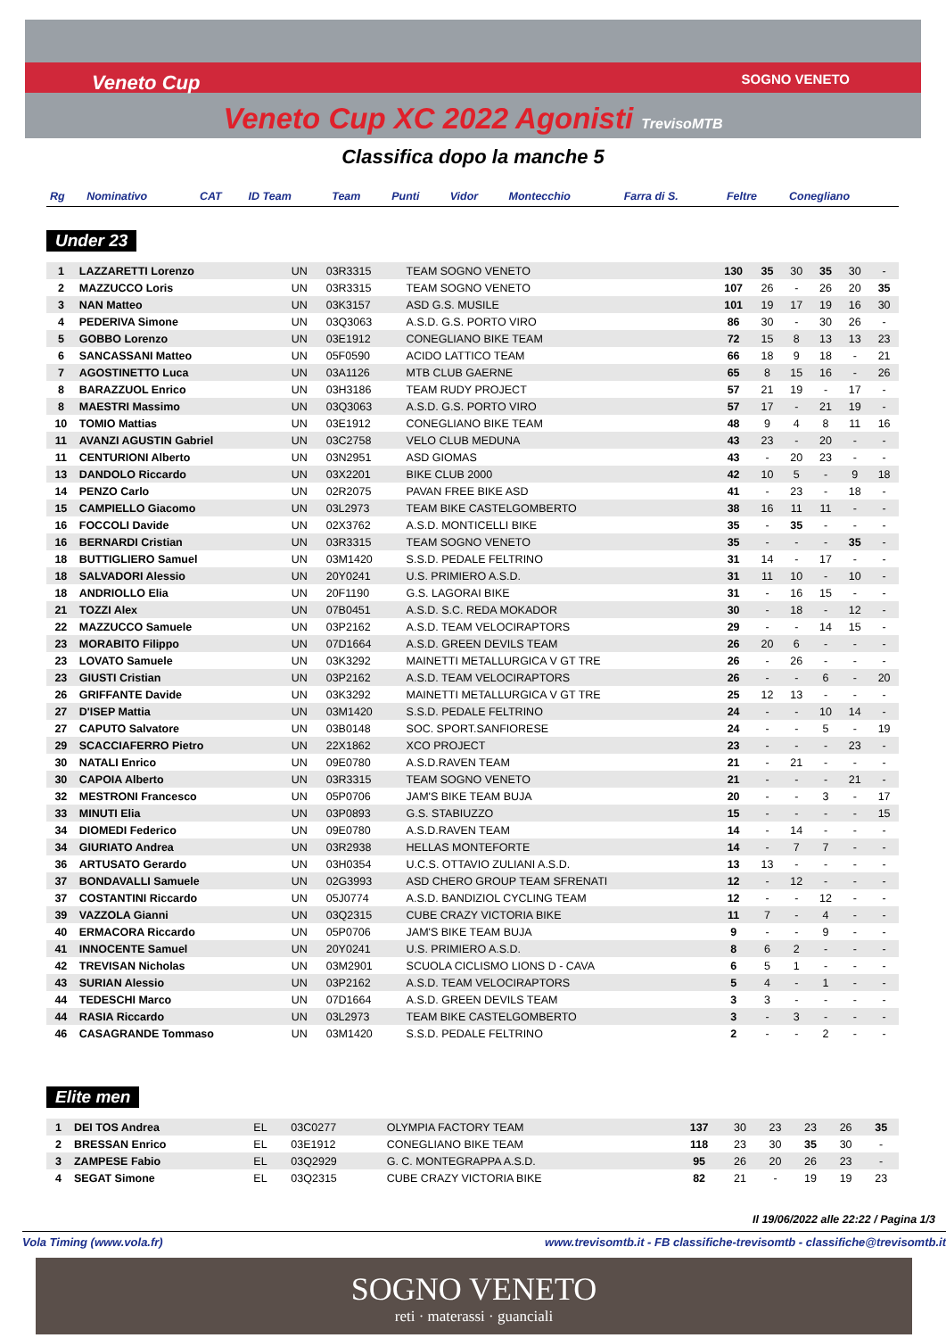Veneto Cup SOGNO VENETO
Veneto Cup XC 2022 Agonisti TrevisoMTB
Classifica dopo la manche 5
| Rg | Nominativo | CAT | ID Team | Team | Punti | Vidor | Montecchio | Farra di S. | Feltre | Conegliano |
| --- | --- | --- | --- | --- | --- | --- | --- | --- | --- | --- |
Under 23
| 1 | LAZZARETTI Lorenzo | UN | 03R3315 | TEAM SOGNO VENETO | 130 | 35 | 30 | 35 | 30 | - |
| 2 | MAZZUCCO Loris | UN | 03R3315 | TEAM SOGNO VENETO | 107 | 26 | - | 26 | 20 | 35 |
| 3 | NAN Matteo | UN | 03K3157 | ASD G.S. MUSILE | 101 | 19 | 17 | 19 | 16 | 30 |
| 4 | PEDERIVA Simone | UN | 03Q3063 | A.S.D. G.S. PORTO VIRO | 86 | 30 | - | 30 | 26 | - |
| 5 | GOBBO Lorenzo | UN | 03E1912 | CONEGLIANO BIKE TEAM | 72 | 15 | 8 | 13 | 13 | 23 |
| 6 | SANCASSANI Matteo | UN | 05F0590 | ACIDO LATTICO TEAM | 66 | 18 | 9 | 18 | - | 21 |
| 7 | AGOSTINETTO Luca | UN | 03A1126 | MTB CLUB GAERNE | 65 | 8 | 15 | 16 | - | 26 |
| 8 | BARAZZUOL Enrico | UN | 03H3186 | TEAM RUDY PROJECT | 57 | 21 | 19 | - | 17 | - |
| 8 | MAESTRI Massimo | UN | 03Q3063 | A.S.D. G.S. PORTO VIRO | 57 | 17 | - | 21 | 19 | - |
| 10 | TOMIO Mattias | UN | 03E1912 | CONEGLIANO BIKE TEAM | 48 | 9 | 4 | 8 | 11 | 16 |
| 11 | AVANZI AGUSTIN Gabriel | UN | 03C2758 | VELO CLUB MEDUNA | 43 | 23 | - | 20 | - | - |
| 11 | CENTURIONI Alberto | UN | 03N2951 | ASD GIOMAS | 43 | - | 20 | 23 | - | - |
| 13 | DANDOLO Riccardo | UN | 03X2201 | BIKE CLUB 2000 | 42 | 10 | 5 | - | 9 | 18 |
| 14 | PENZO Carlo | UN | 02R2075 | PAVAN FREE BIKE ASD | 41 | - | 23 | - | 18 | - |
| 15 | CAMPIELLO Giacomo | UN | 03L2973 | TEAM BIKE CASTELGOMBERTO | 38 | 16 | 11 | 11 | - | - |
| 16 | FOCCOLI Davide | UN | 02X3762 | A.S.D. MONTICELLI BIKE | 35 | - | 35 | - | - | - |
| 16 | BERNARDI Cristian | UN | 03R3315 | TEAM SOGNO VENETO | 35 | - | - | - | 35 | - |
| 18 | BUTTIGLIERO Samuel | UN | 03M1420 | S.S.D. PEDALE FELTRINO | 31 | 14 | - | 17 | - | - |
| 18 | SALVADORI Alessio | UN | 20Y0241 | U.S. PRIMIERO A.S.D. | 31 | 11 | 10 | - | 10 | - |
| 18 | ANDRIOLLO Elia | UN | 20F1190 | G.S. LAGORAI BIKE | 31 | - | 16 | 15 | - | - |
| 21 | TOZZI Alex | UN | 07B0451 | A.S.D. S.C. REDA MOKADOR | 30 | - | 18 | - | 12 | - |
| 22 | MAZZUCCO Samuele | UN | 03P2162 | A.S.D. TEAM VELOCIRAPTORS | 29 | - | - | 14 | 15 | - |
| 23 | MORABITO Filippo | UN | 07D1664 | A.S.D. GREEN DEVILS TEAM | 26 | 20 | 6 | - | - | - |
| 23 | LOVATO Samuele | UN | 03K3292 | MAINETTI METALLURGICA V GT TRE | 26 | - | 26 | - | - | - |
| 23 | GIUSTI Cristian | UN | 03P2162 | A.S.D. TEAM VELOCIRAPTORS | 26 | - | - | 6 | - | 20 |
| 26 | GRIFFANTE Davide | UN | 03K3292 | MAINETTI METALLURGICA V GT TRE | 25 | 12 | 13 | - | - | - |
| 27 | D'ISEP Mattia | UN | 03M1420 | S.S.D. PEDALE FELTRINO | 24 | - | - | 10 | 14 | - |
| 27 | CAPUTO Salvatore | UN | 03B0148 | SOC. SPORT.SANFIORESE | 24 | - | - | 5 | - | 19 |
| 29 | SCACCIAFERRO Pietro | UN | 22X1862 | XCO PROJECT | 23 | - | - | - | 23 | - |
| 30 | NATALI Enrico | UN | 09E0780 | A.S.D.RAVEN TEAM | 21 | - | 21 | - | - | - |
| 30 | CAPOIA Alberto | UN | 03R3315 | TEAM SOGNO VENETO | 21 | - | - | - | 21 | - |
| 32 | MESTRONI Francesco | UN | 05P0706 | JAM'S BIKE TEAM BUJA | 20 | - | - | 3 | - | 17 |
| 33 | MINUTI Elia | UN | 03P0893 | G.S. STABIUZZO | 15 | - | - | - | - | 15 |
| 34 | DIOMEDI Federico | UN | 09E0780 | A.S.D.RAVEN TEAM | 14 | - | 14 | - | - | - |
| 34 | GIURIATO Andrea | UN | 03R2938 | HELLAS MONTEFORTE | 14 | - | 7 | 7 | - | - |
| 36 | ARTUSATO Gerardo | UN | 03H0354 | U.C.S. OTTAVIO ZULIANI A.S.D. | 13 | 13 | - | - | - | - |
| 37 | BONDAVALLI Samuele | UN | 02G3993 | ASD CHERO GROUP TEAM SFRENATI | 12 | - | 12 | - | - | - |
| 37 | COSTANTINI Riccardo | UN | 05J0774 | A.S.D. BANDIZIOL CYCLING TEAM | 12 | - | - | 12 | - | - |
| 39 | VAZZOLA Gianni | UN | 03Q2315 | CUBE CRAZY VICTORIA BIKE | 11 | 7 | - | 4 | - | - |
| 40 | ERMACORA Riccardo | UN | 05P0706 | JAM'S BIKE TEAM BUJA | 9 | - | - | 9 | - | - |
| 41 | INNOCENTE Samuel | UN | 20Y0241 | U.S. PRIMIERO A.S.D. | 8 | 6 | 2 | - | - | - |
| 42 | TREVISAN Nicholas | UN | 03M2901 | SCUOLA CICLISMO LIONS D - CAVA | 6 | 5 | 1 | - | - | - |
| 43 | SURIAN Alessio | UN | 03P2162 | A.S.D. TEAM VELOCIRAPTORS | 5 | 4 | - | 1 | - | - |
| 44 | TEDESCHI Marco | UN | 07D1664 | A.S.D. GREEN DEVILS TEAM | 3 | 3 | - | - | - | - |
| 44 | RASIA Riccardo | UN | 03L2973 | TEAM BIKE CASTELGOMBERTO | 3 | - | 3 | - | - | - |
| 46 | CASAGRANDE Tommaso | UN | 03M1420 | S.S.D. PEDALE FELTRINO | 2 | - | - | 2 | - | - |
Elite men
| 1 | DEI TOS Andrea | EL | 03C0277 | OLYMPIA FACTORY TEAM | 137 | 30 | 23 | 23 | 26 | 35 |
| 2 | BRESSAN Enrico | EL | 03E1912 | CONEGLIANO BIKE TEAM | 118 | 23 | 30 | 35 | 30 | - |
| 3 | ZAMPESE Fabio | EL | 03Q2929 | G. C. MONTEGRAPPA A.S.D. | 95 | 26 | 20 | 26 | 23 | - |
| 4 | SEGAT Simone | EL | 03Q2315 | CUBE CRAZY VICTORIA BIKE | 82 | 21 | - | 19 | 19 | 23 |
Il 19/06/2022 alle 22:22 / Pagina 1/3
Vola Timing (www.vola.fr) www.trevisomtb.it - FB classifiche-trevisomtb - classifiche@trevisomtb.it
SOGNO VENETO
reti · materassi · guanciali